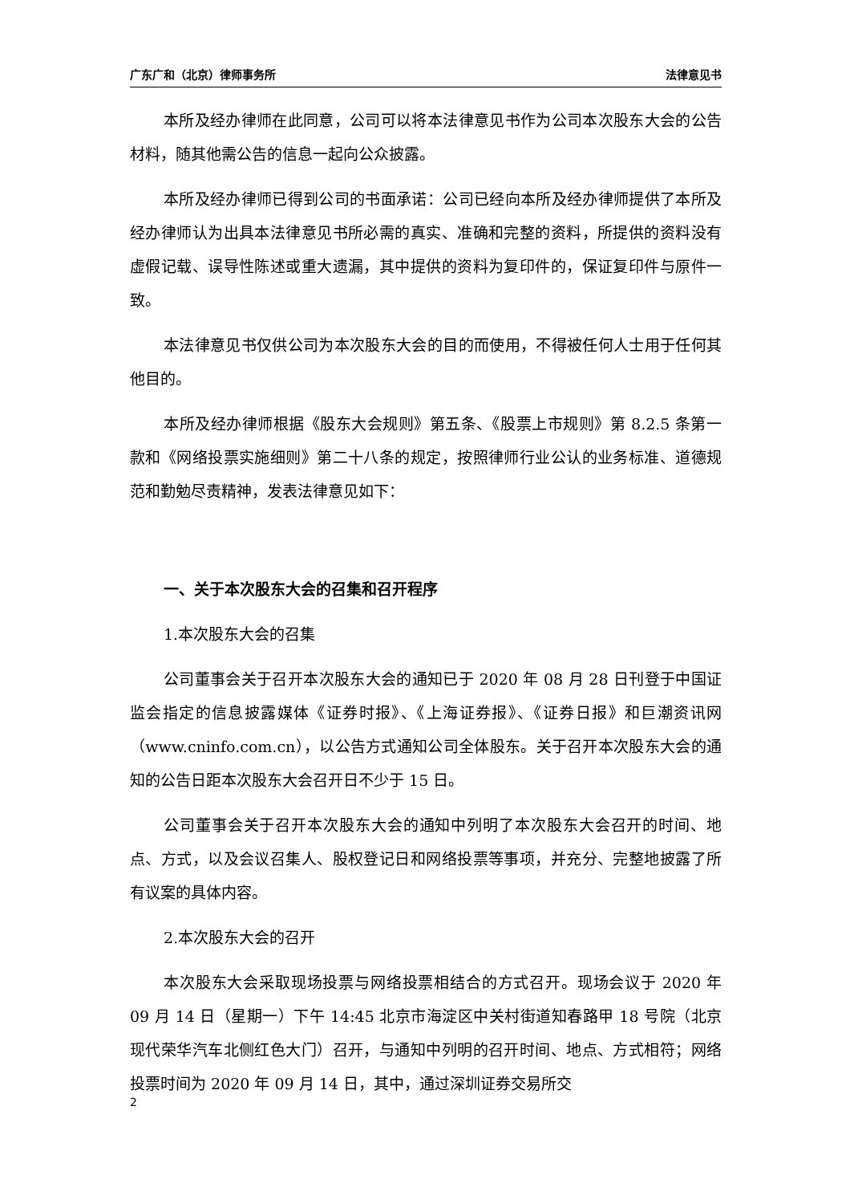广东广和（北京）律师事务所 法律意见书
本所及经办律师在此同意，公司可以将本法律意见书作为公司本次股东大会的公告材料，随其他需公告的信息一起向公众披露。
本所及经办律师已得到公司的书面承诺：公司已经向本所及经办律师提供了本所及经办律师认为出具本法律意见书所必需的真实、准确和完整的资料，所提供的资料没有虚假记载、误导性陈述或重大遗漏，其中提供的资料为复印件的，保证复印件与原件一致。
本法律意见书仅供公司为本次股东大会的目的而使用，不得被任何人士用于任何其他目的。
本所及经办律师根据《股东大会规则》第五条、《股票上市规则》第 8.2.5 条第一款和《网络投票实施细则》第二十八条的规定，按照律师行业公认的业务标准、道德规范和勤勉尽责精神，发表法律意见如下：
一、关于本次股东大会的召集和召开程序
1.本次股东大会的召集
公司董事会关于召开本次股东大会的通知已于 2020 年 08 月 28 日刊登于中国证监会指定的信息披露媒体《证券时报》、《上海证券报》、《证券日报》和巨潮资讯网（www.cninfo.com.cn），以公告方式通知公司全体股东。关于召开本次股东大会的通知的公告日距本次股东大会召开日不少于 15 日。
公司董事会关于召开本次股东大会的通知中列明了本次股东大会召开的时间、地点、方式，以及会议召集人、股权登记日和网络投票等事项，并充分、完整地披露了所有议案的具体内容。
2.本次股东大会的召开
本次股东大会采取现场投票与网络投票相结合的方式召开。现场会议于 2020 年 09 月 14 日（星期一）下午 14:45 北京市海淀区中关村街道知春路甲 18 号院（北京现代荣华汽车北侧红色大门）召开，与通知中列明的召开时间、地点、方式相符；网络投票时间为 2020 年 09 月 14 日，其中，通过深圳证券交易所交
2